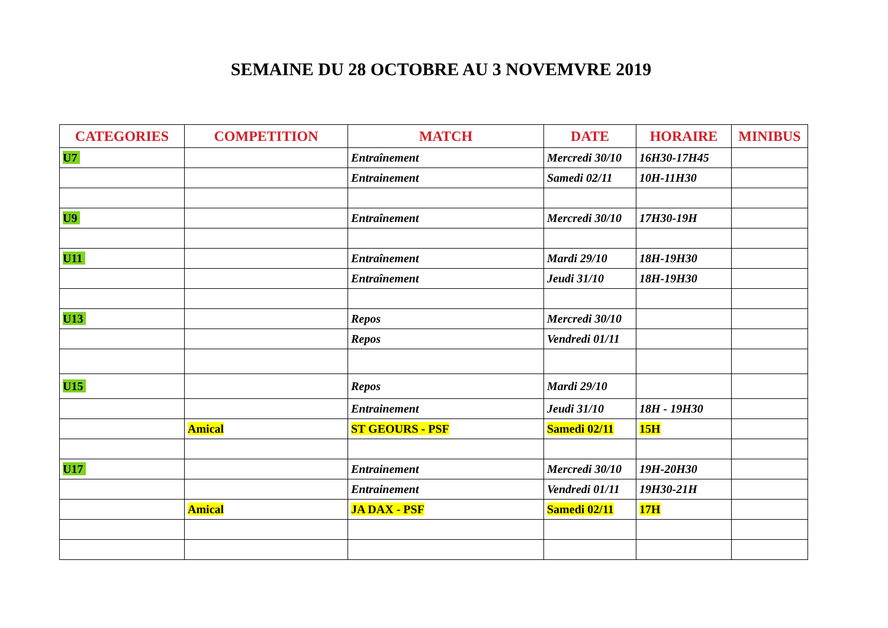SEMAINE DU 28 OCTOBRE AU 3 NOVEMVRE 2019
| CATEGORIES | COMPETITION | MATCH | DATE | HORAIRE | MINIBUS |
| --- | --- | --- | --- | --- | --- |
| U7 | | Entraînement | Mercredi 30/10 | 16H30-17H45 | |
| | | Entrainement | Samedi 02/11 | 10H-11H30 | |
| U9 | | Entraînement | Mercredi 30/10 | 17H30-19H | |
| U11 | | Entraînement | Mardi 29/10 | 18H-19H30 | |
| | | Entraînement | Jeudi 31/10 | 18H-19H30 | |
| U13 | | Repos | Mercredi 30/10 | | |
| | | Repos | Vendredi 01/11 | | |
| U15 | | Repos | Mardi 29/10 | | |
| | | Entrainement | Jeudi 31/10 | 18H - 19H30 | |
| | Amical | ST GEOURS - PSF | Samedi 02/11 | 15H | |
| U17 | | Entrainement | Mercredi 30/10 | 19H-20H30 | |
| | | Entrainement | Vendredi 01/11 | 19H30-21H | |
| | Amical | JA DAX - PSF | Samedi 02/11 | 17H | |